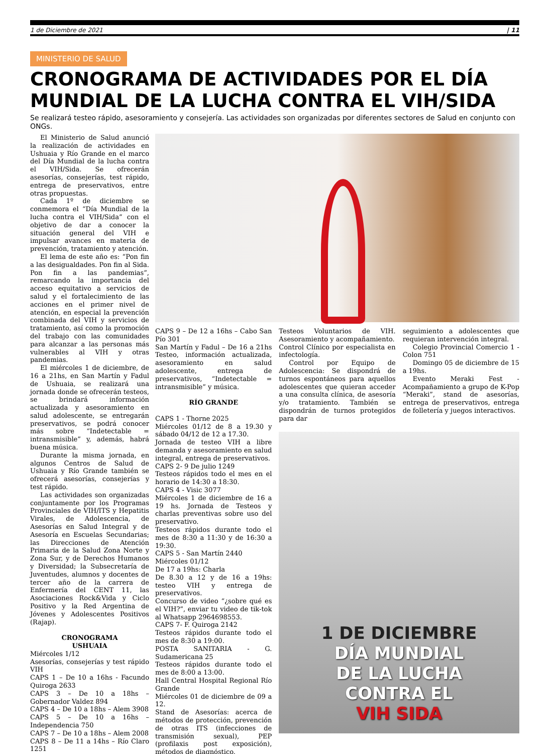1 de Diciembre de 2021 | 11
MINISTERIO DE SALUD
CRONOGRAMA DE ACTIVIDADES POR EL DÍA MUNDIAL DE LA LUCHA CONTRA EL VIH/SIDA
Se realizará testeo rápido, asesoramiento y consejería. Las actividades son organizadas por diferentes sectores de Salud en conjunto con ONGs.
El Ministerio de Salud anunció la realización de actividades en Ushuaia y Río Grande en el marco del Día Mundial de la lucha contra el VIH/Sida. Se ofrecerán asesorías, consejerías, test rápido, entrega de preservativos, entre otras propuestas.
Cada 1º de diciembre se conmemora el “Día Mundial de la lucha contra el VIH/Sida” con el objetivo de dar a conocer la situación general del VIH e impulsar avances en materia de prevención, tratamiento y atención.
El lema de este año es: “Pon fin a las desigualdades. Pon fin al Sida. Pon fin a las pandemias”, remarcando la importancia del acceso equitativo a servicios de salud y el fortalecimiento de las acciones en el primer nivel de atención, en especial la prevención combinada del VIH y servicios de tratamiento, así como la promoción del trabajo con las comunidades para alcanzar a las personas más vulnerables al VIH y otras pandemias.
El miércoles 1 de diciembre, de 16 a 21hs, en San Martín y Fadul de Ushuaia, se realizará una jornada donde se ofrecerán testeos, se brindará información actualizada y asesoramiento en salud adolescente, se entregarán preservativos, se podrá conocer más sobre “Indetectable = intransmisible” y, además, habrá buena música.
Durante la misma jornada, en algunos Centros de Salud de Ushuaia y Río Grande también se ofrecerá asesorías, consejerías y test rápido.
Las actividades son organizadas conjuntamente por los Programas Provinciales de VIH/ITS y Hepatitis Virales, de Adolescencia, de Asesorías en Salud Integral y de Asesoría en Escuelas Secundarias; las Direcciones de Atención Primaria de la Salud Zona Norte y Zona Sur, y de Derechos Humanos y Diversidad; la Subsecretaría de Juventudes, alumnos y docentes de tercer año de la carrera de Enfermería del CENT 11, las Asociaciones Rock&Vida y Ciclo Positivo y la Red Argentina de Jóvenes y Adolescentes Positivos (Rajap).
CRONOGRAMA
USHUAIA
Miércoles 1/12
Asesorías, consejerías y test rápido VIH
CAPS 1 – De 10 a 16hs - Facundo Quiroga 2633
CAPS 3 – De 10 a 18hs – Gobernador Valdez 894
CAPS 4 – De 10 a 18hs – Alem 3908
CAPS 5 – De 10 a 16hs – Independencia 750
CAPS 7 – De 10 a 18hs – Alem 2008
CAPS 8 – De 11 a 14hs – Río Claro 1251
CAPS 9 – De 12 a 16hs – Cabo San Pío 301
San Martín y Fadul – De 16 a 21hs Testeo, información actualizada, asesoramiento en salud adolescente, entrega de preservativos, “Indetectable = intransmisible” y música.
RÍO GRANDE
CAPS 1 - Thorne 2025
Miércoles 01/12 de 8 a 19.30 y sábado 04/12 de 12 a 17.30.
Jornada de testeo VIH a libre demanda y asesoramiento en salud integral, entrega de preservativos.
CAPS 2- 9 De julio 1249
Testeos rápidos todo el mes en el horario de 14:30 a 18:30.
CAPS 4 - Visic 3077
Miércoles 1 de diciembre de 16 a 19 hs. Jornada de Testeos y charlas preventivas sobre uso del preservativo.
Testeos rápidos durante todo el mes de 8:30 a 11:30 y de 16:30 a 19:30.
CAPS 5 - San Martín 2440
Miércoles 01/12
De 17 a 19hs: Charla
De 8.30 a 12 y de 16 a 19hs: testeo VIH y entrega de preservativos.
Concurso de video “¿sobre qué es el VIH?”, enviar tu video de tik-tok al Whatsapp 2964698553.
CAPS 7- F. Quiroga 2142
Testeos rápidos durante todo el mes de 8:30 a 19:00.
POSTA SANITARIA - G. Sudamericana 25
Testeos rápidos durante todo el mes de 8:00 a 13:00.
Hall Central Hospital Regional Río Grande
Miércoles 01 de diciembre de 09 a 12.
Stand de Asesorías: acerca de métodos de protección, prevención de otras ITS (infecciones de transmisión sexual), PEP (profilaxis post exposición), métodos de diagnóstico.
Testeos Voluntarios de VIH. Asesoramiento y acompañamiento.
Control Clínico por especialista en infectología.
Control por Equipo de Adolescencia: Se dispondrá de turnos espontáneos para aquellos adolescentes que quieran acceder a una consulta clínica, de asesoría y/o tratamiento. También se dispondrán de turnos protegidos para dar
seguimiento a adolescentes que requieran intervención integral.
Colegio Provincial Comercio 1 - Colon 751
Domingo 05 de diciembre de 15 a 19hs.
Evento Meraki Fest - Acompañamiento a grupo de K-Pop “Meraki”, stand de asesorías, entrega de preservativos, entrega de folletería y juegos interactivos.
1 DE DICIEMBRE
DÍA MUNDIAL
DE LA LUCHA
CONTRA EL
VIH SIDA